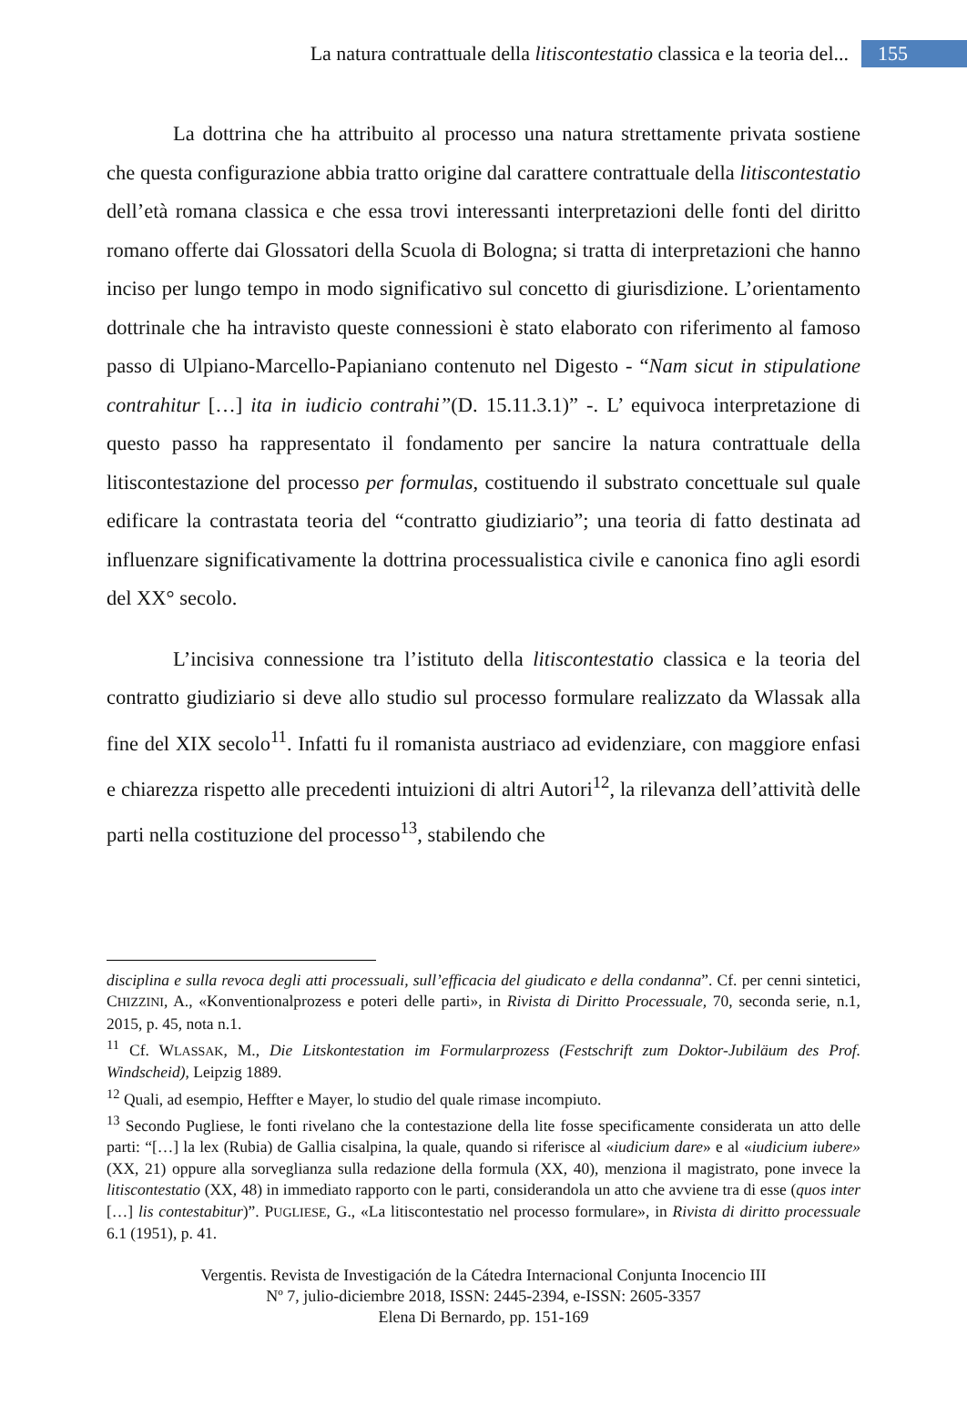La natura contrattuale della litiscontestatio classica e la teoria del... 155
La dottrina che ha attribuito al processo una natura strettamente privata sostiene che questa configurazione abbia tratto origine dal carattere contrattuale della litiscontestatio dell’età romana classica e che essa trovi interessanti interpretazioni delle fonti del diritto romano offerte dai Glossatori della Scuola di Bologna; si tratta di interpretazioni che hanno inciso per lungo tempo in modo significativo sul concetto di giurisdizione. L’orientamento dottrinale che ha intravisto queste connessioni è stato elaborato con riferimento al famoso passo di Ulpiano-Marcello-Papianiano contenuto nel Digesto - “Nam sicut in stipulatione contrahitur […] ita in iudicio contrahi”(D. 15.11.3.1)” -. L’ equivoca interpretazione di questo passo ha rappresentato il fondamento per sancire la natura contrattuale della litiscontestazione del processo per formulas, costituendo il substrato concettuale sul quale edificare la contrastata teoria del “contratto giudiziario”; una teoria di fatto destinata ad influenzare significativamente la dottrina processualistica civile e canonica fino agli esordi del XX° secolo.
L’incisiva connessione tra l’istituto della litiscontestatio classica e la teoria del contratto giudiziario si deve allo studio sul processo formulare realizzato da Wlassak alla fine del XIX secolo<sup>11</sup>. Infatti fu il romanista austriaco ad evidenziare, con maggiore enfasi e chiarezza rispetto alle precedenti intuizioni di altri Autori<sup>12</sup>, la rilevanza dell’attività delle parti nella costituzione del processo<sup>13</sup>, stabilendo che
disciplina e sulla revoca degli atti processuali, sull’efficacia del giudicato e della condanna”. Cf. per cenni sintetici, CHIZZINI, A., «Konventionalprozess e poteri delle parti», in Rivista di Diritto Processuale, 70, seconda serie, n.1, 2015, p. 45, nota n.1.
<sup>11</sup> Cf. WLASSAK, M., Die Litskontestation im Formularprozess (Festschrift zum Doktor-Jubiläum des Prof. Windscheid), Leipzig 1889.
<sup>12</sup> Quali, ad esempio, Heffter e Mayer, lo studio del quale rimase incompiuto.
<sup>13</sup> Secondo Pugliese, le fonti rivelano che la contestazione della lite fosse specificamente considerata un atto delle parti: “[…] la lex (Rubia) de Gallia cisalpina, la quale, quando si riferisce al «iudicium dare» e al «iudicium iubere» (XX, 21) oppure alla sorveglianza sulla redazione della formula (XX, 40), menziona il magistrato, pone invece la litiscontestatio (XX, 48) in immediato rapporto con le parti, considerandola un atto che avviene tra di esse (quos inter […] lis contestabitur)”. PUGLIESE, G., «La litiscontestatio nel processo formulare», in Rivista di diritto processuale 6.1 (1951), p. 41.
Vergentis. Revista de Investigación de la Cátedra Internacional Conjunta Inocencio III
Nº 7, julio-diciembre 2018, ISSN: 2445-2394, e-ISSN: 2605-3357
Elena Di Bernardo, pp. 151-169